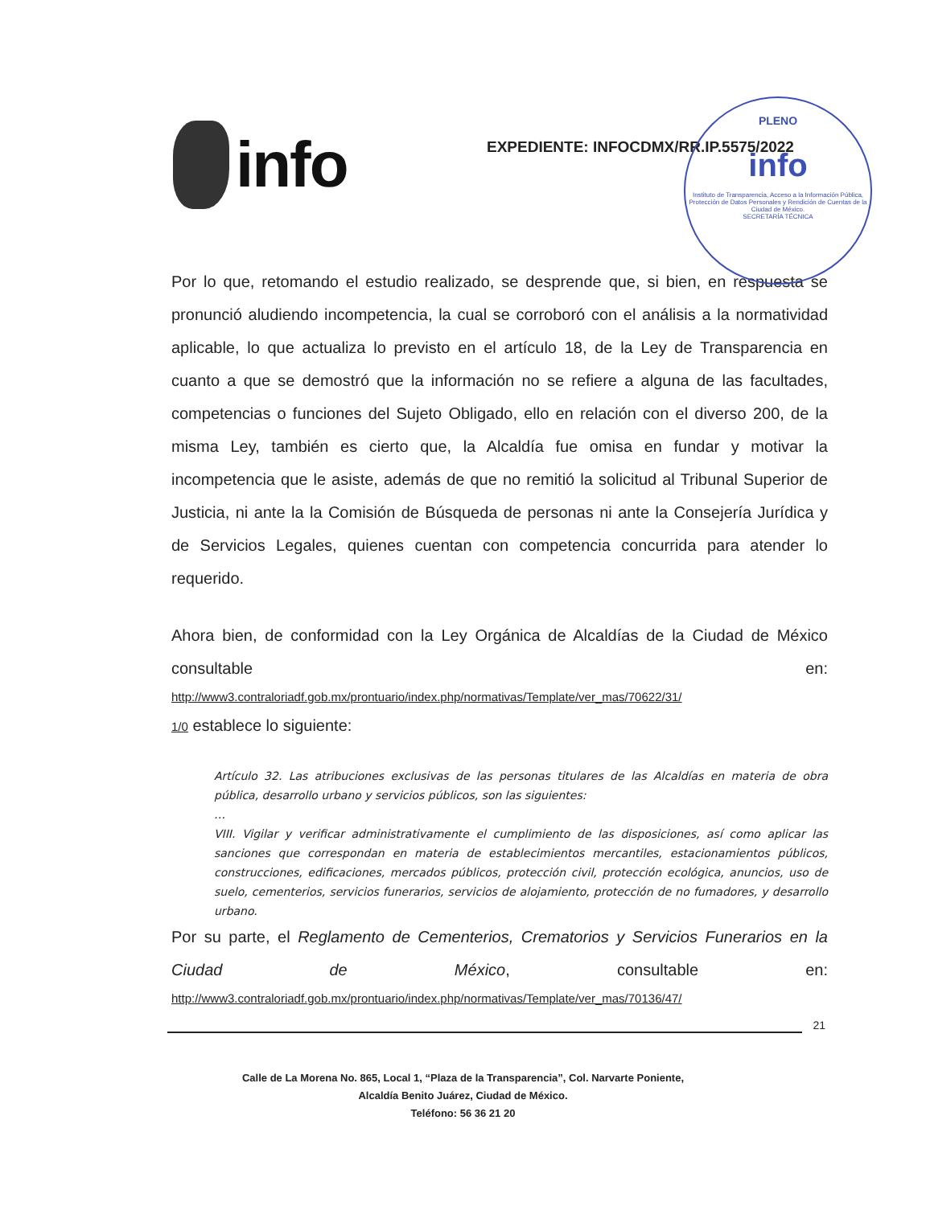info
EXPEDIENTE: INFOCDMX/RR.IP.5575/2022
PLENO
info
Instituto de Transparencia, Acceso a la Información Pública, Protección de Datos Personales y Rendición de Cuentas de la Ciudad de México.
SECRETARÍA TÉCNICA
Por lo que, retomando el estudio realizado, se desprende que, si bien, en respuesta se pronunció aludiendo incompetencia, la cual se corroboró con el análisis a la normatividad aplicable, lo que actualiza lo previsto en el artículo 18, de la Ley de Transparencia en cuanto a que se demostró que la información no se refiere a alguna de las facultades, competencias o funciones del Sujeto Obligado, ello en relación con el diverso 200, de la misma Ley, también es cierto que, la Alcaldía fue omisa en fundar y motivar la incompetencia que le asiste, además de que no remitió la solicitud al Tribunal Superior de Justicia, ni ante la la Comisión de Búsqueda de personas ni ante la Consejería Jurídica y de Servicios Legales, quienes cuentan con competencia concurrida para atender lo requerido.
Ahora bien, de conformidad con la Ley Orgánica de Alcaldías de la Ciudad de México consultable en:
http://www3.contraloriadf.gob.mx/prontuario/index.php/normativas/Template/ver_mas/70622/31/
1/0 establece lo siguiente:
Artículo 32. Las atribuciones exclusivas de las personas titulares de las Alcaldías en materia de obra pública, desarrollo urbano y servicios públicos, son las siguientes:
…
VIII. Vigilar y verificar administrativamente el cumplimiento de las disposiciones, así como aplicar las sanciones que correspondan en materia de establecimientos mercantiles, estacionamientos públicos, construcciones, edificaciones, mercados públicos, protección civil, protección ecológica, anuncios, uso de suelo, cementerios, servicios funerarios, servicios de alojamiento, protección de no fumadores, y desarrollo urbano.
Por su parte, el Reglamento de Cementerios, Crematorios y Servicios Funerarios en la Ciudad de México, consultable en:
http://www3.contraloriadf.gob.mx/prontuario/index.php/normativas/Template/ver_mas/70136/47/
21
Calle de La Morena No. 865, Local 1, “Plaza de la Transparencia”, Col. Narvarte Poniente,
Alcaldía Benito Juárez, Ciudad de México.
Teléfono: 56 36 21 20